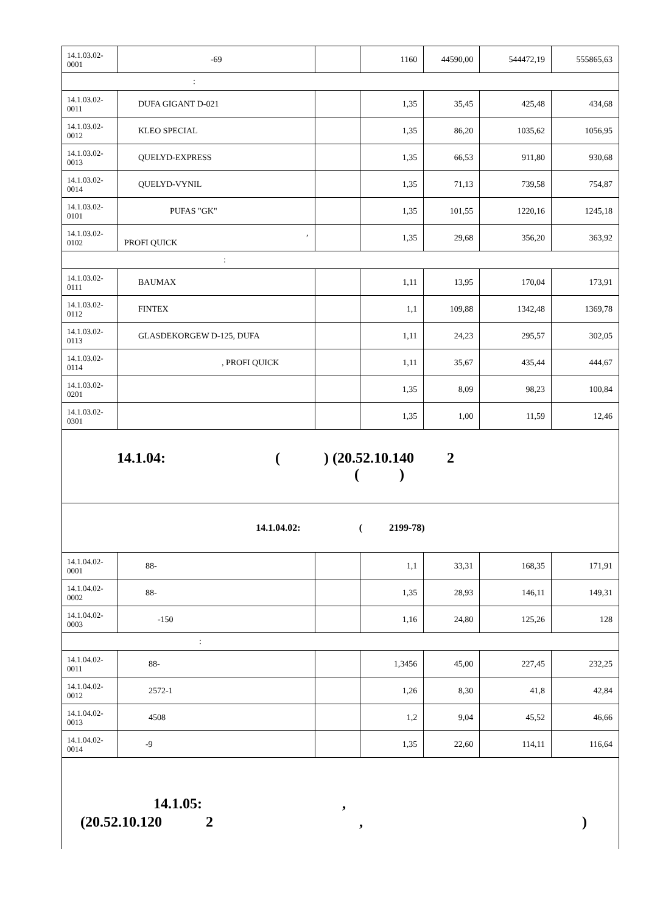| 14.1.03.02- 0001 | -69 | | 1160 | 44590,00 | 544472,19 | 555865,63 |
| : | | | | | | |
| 14.1.03.02- 0011 | DUFA GIGANT D-021 | | 1,35 | 35,45 | 425,48 | 434,68 |
| 14.1.03.02- 0012 | KLEO SPECIAL | | 1,35 | 86,20 | 1035,62 | 1056,95 |
| 14.1.03.02- 0013 | QUELYD-EXPRESS | | 1,35 | 66,53 | 911,80 | 930,68 |
| 14.1.03.02- 0014 | QUELYD-VYNIL | | 1,35 | 71,13 | 739,58 | 754,87 |
| 14.1.03.02- 0101 | PUFAS "GK" | | 1,35 | 101,55 | 1220,16 | 1245,18 |
| 14.1.03.02- 0102 | , PROFI QUICK | | 1,35 | 29,68 | 356,20 | 363,92 |
| : | | | | | | |
| 14.1.03.02- 0111 | BAUMAX | | 1,11 | 13,95 | 170,04 | 173,91 |
| 14.1.03.02- 0112 | FINTEX | | 1,1 | 109,88 | 1342,48 | 1369,78 |
| 14.1.03.02- 0113 | GLASDEKORGEW D-125, DUFA | | 1,11 | 24,23 | 295,57 | 302,05 |
| 14.1.03.02- 0114 | , PROFI QUICK | | 1,11 | 35,67 | 435,44 | 444,67 |
| 14.1.03.02- 0201 | | | 1,35 | 8,09 | 98,23 | 100,84 |
| 14.1.03.02- 0301 | | | 1,35 | 1,00 | 11,59 | 12,46 |
| 14.1.04: ( ) (20.52.10.140 2 ( ) | | | | | | |
| 14.1.04.02: ( 2199-78) | | | | | | |
| 14.1.04.02- 0001 | 88- | | 1,1 | 33,31 | 168,35 | 171,91 |
| 14.1.04.02- 0002 | 88- | | 1,35 | 28,93 | 146,11 | 149,31 |
| 14.1.04.02- 0003 | -150 | | 1,16 | 24,80 | 125,26 | 128 |
| : | | | | | | |
| 14.1.04.02- 0011 | 88- | | 1,3456 | 45,00 | 227,45 | 232,25 |
| 14.1.04.02- 0012 | 2572-1 | | 1,26 | 8,30 | 41,8 | 42,84 |
| 14.1.04.02- 0013 | 4508 | | 1,2 | 9,04 | 45,52 | 46,66 |
| 14.1.04.02- 0014 | -9 | | 1,35 | 22,60 | 114,11 | 116,64 |
| 14.1.05: , (20.52.10.120 2 , ) | | | | | | |